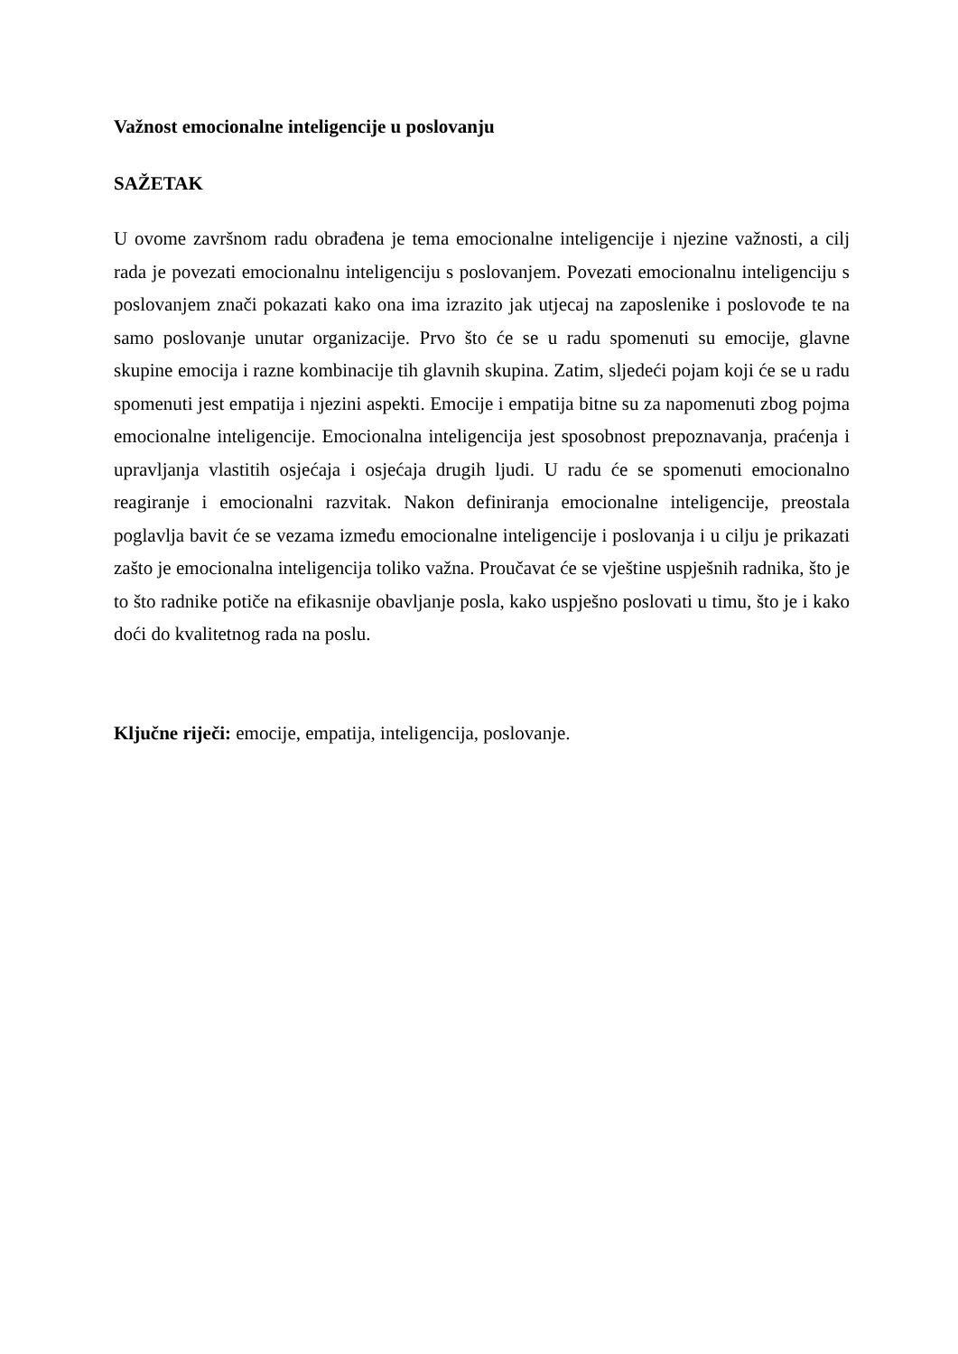Važnost emocionalne inteligencije u poslovanju
SAŽETAK
U ovome završnom radu obrađena je tema emocionalne inteligencije i njezine važnosti, a cilj rada je povezati emocionalnu inteligenciju s poslovanjem. Povezati emocionalnu inteligenciju s poslovanjem znači pokazati kako ona ima izrazito jak utjecaj na zaposlenike i poslovođe te na samo poslovanje unutar organizacije. Prvo što će se u radu spomenuti su emocije, glavne skupine emocija i razne kombinacije tih glavnih skupina. Zatim, sljedeći pojam koji će se u radu spomenuti jest empatija i njezini aspekti. Emocije i empatija bitne su za napomenuti zbog pojma emocionalne inteligencije. Emocionalna inteligencija jest sposobnost prepoznavanja, praćenja i upravljanja vlastitih osjećaja i osjećaja drugih ljudi. U radu će se spomenuti emocionalno reagiranje i emocionalni razvitak. Nakon definiranja emocionalne inteligencije, preostala poglavlja bavit će se vezama između emocionalne inteligencije i poslovanja i u cilju je prikazati zašto je emocionalna inteligencija toliko važna. Proučavat će se vještine uspješnih radnika, što je to što radnike potiče na efikasnije obavljanje posla, kako uspješno poslovati u timu, što je i kako doći do kvalitetnog rada na poslu.
Ključne riječi: emocije, empatija, inteligencija, poslovanje.